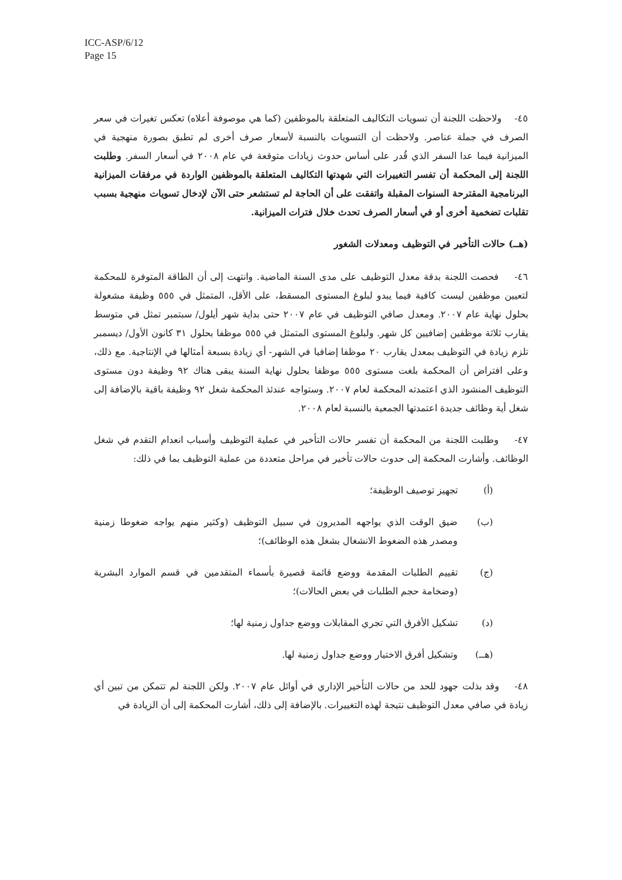ICC-ASP/6/12
Page 15
٤٥- ولاحظت اللجنة أن تسويات التكاليف المتعلقة بالموظفين (كما هي موصوفة أعلاه) تعكس تغيرات في سعر الصرف في جملة عناصر. ولاحظت أن التسويات بالنسبة لأسعار صرف أخرى لم تطبق بصورة منهجية في الميزانية فيما عدا السفر الذي قُدر على أساس حدوث زيادات متوقعة في عام ٢٠٠٨ في أسعار السفر. وطلبت اللجنة إلى المحكمة أن تفسر التغييرات التي شهدتها التكاليف المتعلقة بالموظفين الواردة في مرفقات الميزانية البرنامجية المقترحة السنوات المقبلة واتفقت على أن الحاجة لم تستشعر حتى الآن لإدخال تسويات منهجية بسبب تقلبات تضخمية أخرى أو في أسعار الصرف تحدث خلال فترات الميزانية.
(هــ) حالات التأخير في التوظيف ومعدلات الشغور
٤٦- فحصت اللجنة بدقة معدل التوظيف على مدى السنة الماضية. وانتهت إلى أن الطاقة المتوفرة للمحكمة لتعيين موظفين ليست كافية فيما يبدو لبلوغ المستوى المسقط، على الأقل، المتمثل في ٥٥٥ وظيفة مشغولة بحلول نهاية عام ٢٠٠٧. ومعدل صافي التوظيف في عام ٢٠٠٧ حتى بداية شهر أيلول/ سبتمبر تمثل في متوسط يقارب ثلاثة موظفين إضافيين كل شهر. ولبلوغ المستوى المتمثل في ٥٥٥ موظفا بحلول ٣١ كانون الأول/ ديسمبر تلزم زيادة في التوظيف بمعدل يقارب ٢٠ موظفا إضافيا في الشهر- أي زيادة بسبعة أمثالها في الإنتاجية. مع ذلك، وعلى افتراض أن المحكمة بلغت مستوى ٥٥٥ موظفا بحلول نهاية السنة يبقى هناك ٩٢ وظيفة دون مستوى التوظيف المنشود الذي اعتمدته المحكمة لعام ٢٠٠٧. وستواجه عندئذ المحكمة شغل ٩٢ وظيفة باقية بالإضافة إلى شغل أية وظائف جديدة اعتمدتها الجمعية بالنسبة لعام ٢٠٠٨.
٤٧- وطلبت اللجنة من المحكمة أن تفسر حالات التأخير في عملية التوظيف وأسباب انعدام التقدم في شغل الوظائف. وأشارت المحكمة إلى حدوث حالات تأخير في مراحل متعددة من عملية التوظيف بما في ذلك:
(أ) تجهيز توصيف الوظيفة؛
(ب) ضيق الوقت الذي يواجهه المديرون في سبيل التوظيف (وكثير منهم يواجه ضغوطا زمنية ومصدر هذه الضغوط الانشغال بشغل هذه الوظائف)؛
(ج) تقييم الطلبات المقدمة ووضع قائمة قصيرة بأسماء المتقدمين في قسم الموارد البشرية (وضخامة حجم الطلبات في بعض الحالات)؛
(د) تشكيل الأفرق التي تجري المقابلات ووضع جداول زمنية لها؛
(هــ) وتشكيل أفرق الاختيار ووضع جداول زمنية لها.
٤٨- وقد بذلت جهود للحد من حالات التأخير الإداري في أوائل عام ٢٠٠٧. ولكن اللجنة لم تتمكن من تبين أي زيادة في صافي معدل التوظيف نتيجة لهذه التغييرات. بالإضافة إلى ذلك، أشارت المحكمة إلى أن الزيادة في